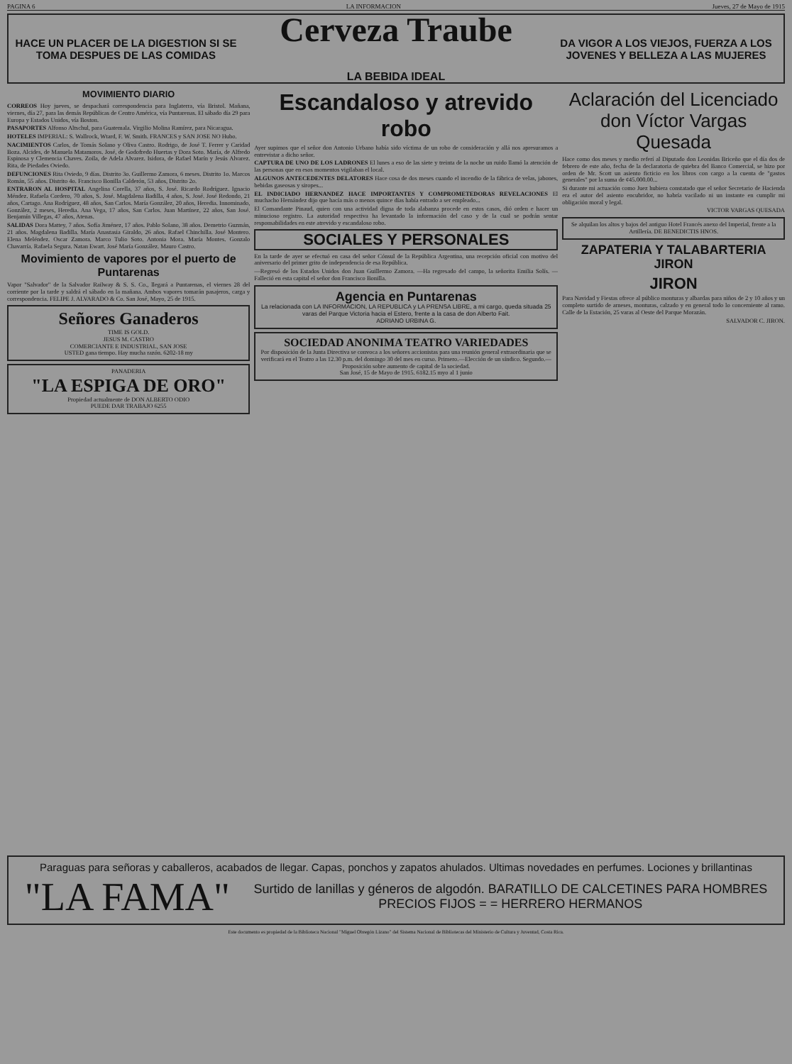PAGINA 6 LA INFORMACION Jueves, 27 de Mayo de 1915
HACE UN PLACER DE LA DIGESTION SI SE TOMA DESPUES DE LAS COMIDAS
Cerveza Traube
LA BEBIDA IDEAL
DA VIGOR A LOS VIEJOS, FUERZA A LOS JOVENES Y BELLEZA A LAS MUJERES
MOVIMIENTO DIARIO
CORREOS Hoy jueves, se despachará correspondencia para Inglaterra, vía Bristol. Mañana, viernes, día 27, para las demás Repúblicas de Centro América, vía Puntarenas. El sábado día 29 para Europa y Estados Unidos, vía Boston.
PASAPORTES Alfonso Altschul, para Guatemala. Virgilio Molina Ramírez, para Nicaragua.
HOTELES IMPERIAL: S. Wallrock, Wtard, F. W. Smith. FRANCES y SAN JOSE NO Hubo.
NACIMIENTOS Carlos, de Tomás Solano y Oliva Castro. Rodrigo, de José T. Ferrer y Caridad Boza. Alcides, de Manuela Matamoros. José, de Godofredo Huertas y Dora Soto. María, de Alfredo Espinosa y Clemencia Chaves. Zoila, de Adela Alvarez. Isidora, de Rafael Marín y Jesús Alvarez. Rita, de Piedades Oviedo.
DEFUNCIONES Rita Oviedo, 9 días. Distrito 3o. Guillermo Zamora, 6 meses. Distrito 1o. Marcos Román, 55 años. Distrito 4o. Francisco Bonilla Calderón, 53 años, Distrito 2o.
ENTRARON AL HOSPITAL Angelina Corella, 37 años, S. José. Ricardo Rodríguez. Ignacio Méndez. Rafaela Cordero, 70 años, S. José. Magdalena Badilla, 4 años, S. José. José Redondo, 21 años, Cartago. Ana Rodríguez, 48 años, San Carlos. María González, 20 años, Heredia. Innominado, González, 2 meses, Heredia. Ana Vega, 17 años, San Carlos. Juan Martínez, 22 años, San José. Benjamín Villegas, 47 años, Atenas.
SALIDAS Dora Mattey, 7 años. Sofía Jiménez, 17 años. Pablo Solano, 38 años. Demetrio Guzmán, 21 años. Magdalena Badilla. María Anastasia Giraldo, 26 años. Rafael Chinchilla. José Montero. Elena Meléndez. Oscar Zamora. Marco Tulio Soto. Antonia Mora. María Montes. Gonzalo Chavarría. Rafaela Segura. Natan Ewart. José María González. Mauro Castro.
Movimiento de vapores por el puerto de Puntarenas
Vapor "Salvador" de la Salvador Railway & S. S. Co., llegará a Puntarenas, el viernes 28 del corriente por la tarde y saldrá el sábado en la mañana. Ambos vapores tomarán pasajeros, carga y correspondencia. FELIPE J. ALVARADO & Co. San José, Mayo, 25 de 1915.
Señores Ganaderos
TIME IS GOLD.
JESUS M. CASTRO
COMERCIANTE E INDUSTRIAL, SAN JOSE
USTED gana tiempo. Hay mucha razón. 6202-18 my
PANADERIA
"LA ESPIGA DE ORO"
Propiedad actualmente de DON ALBERTO ODIO
PUEDE DAR TRABAJO 6255
Escandaloso y atrevido robo
Ayer supimos que el señor don Antonio Urbano había sido víctima de un robo de consideración y allá nos apresuramos a entrevistar a dicho señor.
CAPTURA DE UNO DE LOS LADRONES El lunes a eso de las siete y treinta de la noche un ruido llamó la atención de las personas que en esos momentos vigilaban el local.
ALGUNOS ANTECEDENTES DELATORES Hace cosa de dos meses cuando el incendio de la fábrica de velas, jabones, bebidas gaseosas y siropes...
EL INDICIADO HERNANDEZ HACE IMPORTANTES Y COMPROMETEDORAS REVELACIONES El muchacho Hernández dijo que hacía más o menos quince días había entrado a ser empleado...
El Comandante Pinaud, quien con una actividad digna de toda alabanza procede en estos casos, dió orden e hacer un minucioso registro. La autoridad respectiva ha levantado la información del caso y de la cual se podrán sentar responsabilidades en este atrevido y escandaloso robo.
SOCIALES Y PERSONALES
En la tarde de ayer se efectuó en casa del señor Cónsul de la República Argentina, una recepción oficial con motivo del aniversario del primer grito de independencia de esa República.
—Regresó de los Estados Unidos don Juan Guillermo Zamora. —Ha regresado del campo, la señorita Emilia Solís. —Falleció en esta capital el señor don Francisco Bonilla.
Agencia en Puntarenas
La relacionada con LA INFORMACION, LA REPUBLICA y LA PRENSA LIBRE, a mi cargo, queda situada 25 varas del Parque Victoria hacia el Estero, frente a la casa de don Alberto Fait.
ADRIANO URBINA G.
SOCIEDAD ANONIMA TEATRO VARIEDADES
Por disposición de la Junta Directiva se convoca a los señores accionistas para una reunión general extraordinaria que se verificará en el Teatro a las 12.30 p.m. del domingo 30 del mes en curso. Primero.—Elección de un síndico. Segundo.—Proposición sobre aumento de capital de la sociedad.
San José, 15 de Mayo de 1915. 6182.15 myo al 1 junio
Aclaración del Licenciado don Víctor Vargas Quesada
Hace como dos meses y medio referí al Diputado don Leonidas Briceño que el día dos de febrero de este año, fecha de la declaratoria de quiebra del Banco Comercial, se hizo por orden de Mr. Scott un asiento ficticio en los libros con cargo a la cuenta de "gastos generales" por la suma de ¢45.000.00...
Si durante mi actuación como Juez hubiera constatado que el señor Secretario de Hacienda era el autor del asiento encubridor, no habría vacilado ni un instante en cumplir mi obligación moral y legal.
VICTOR VARGAS QUESADA
Se alquilan los altos y bajos del antiguo Hotel Francés anexo del Imperial, frente a la Artillería. DE BENEDICTIS HNOS.
ZAPATERIA Y TALABARTERIA JIRON
JIRON
Para Navidad y Fiestas ofrece al público monturas y albardas para niños de 2 y 10 años y un completo surtido de arneses, monturas, calzado y en general todo lo concerniente al ramo. Calle de la Estación, 25 varas al Oeste del Parque Morazán.
SALVADOR C. JIRON.
Paraguas para señoras y caballeros, acabados de llegar. Capas, ponchos y zapatos ahulados. Ultimas novedades en perfumes. Lociones y brillantinas
"LA FAMA" Surtido de lanillas y géneros de algodón. BARATILLO DE CALCETINES PARA HOMBRES
PRECIOS FIJOS = = HERRERO HERMANOS
Este documento es propiedad de la Biblioteca Nacional "Miguel Obregón Lizano" del Sistema Nacional de Bibliotecas del Ministerio de Cultura y Juventud, Costa Rica.